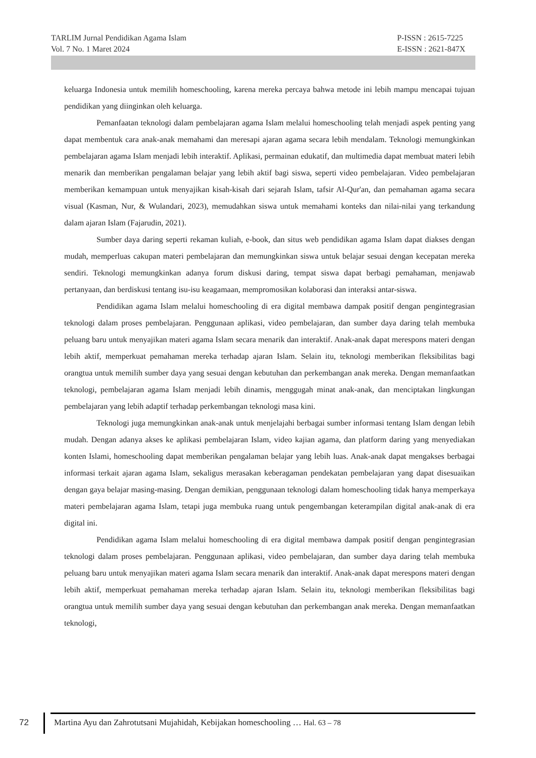TARLIM Jurnal Pendidikan Agama Islam
Vol. 7 No. 1 Maret 2024
P-ISSN : 2615-7225
E-ISSN : 2621-847X
keluarga Indonesia untuk memilih homeschooling, karena mereka percaya bahwa metode ini lebih mampu mencapai tujuan pendidikan yang diinginkan oleh keluarga.
Pemanfaatan teknologi dalam pembelajaran agama Islam melalui homeschooling telah menjadi aspek penting yang dapat membentuk cara anak-anak memahami dan meresapi ajaran agama secara lebih mendalam. Teknologi memungkinkan pembelajaran agama Islam menjadi lebih interaktif. Aplikasi, permainan edukatif, dan multimedia dapat membuat materi lebih menarik dan memberikan pengalaman belajar yang lebih aktif bagi siswa, seperti video pembelajaran. Video pembelajaran memberikan kemampuan untuk menyajikan kisah-kisah dari sejarah Islam, tafsir Al-Qur'an, dan pemahaman agama secara visual (Kasman, Nur, & Wulandari, 2023), memudahkan siswa untuk memahami konteks dan nilai-nilai yang terkandung dalam ajaran Islam (Fajarudin, 2021).
Sumber daya daring seperti rekaman kuliah, e-book, dan situs web pendidikan agama Islam dapat diakses dengan mudah, memperluas cakupan materi pembelajaran dan memungkinkan siswa untuk belajar sesuai dengan kecepatan mereka sendiri. Teknologi memungkinkan adanya forum diskusi daring, tempat siswa dapat berbagi pemahaman, menjawab pertanyaan, dan berdiskusi tentang isu-isu keagamaan, mempromosikan kolaborasi dan interaksi antar-siswa.
Pendidikan agama Islam melalui homeschooling di era digital membawa dampak positif dengan pengintegrasian teknologi dalam proses pembelajaran. Penggunaan aplikasi, video pembelajaran, dan sumber daya daring telah membuka peluang baru untuk menyajikan materi agama Islam secara menarik dan interaktif. Anak-anak dapat merespons materi dengan lebih aktif, memperkuat pemahaman mereka terhadap ajaran Islam. Selain itu, teknologi memberikan fleksibilitas bagi orangtua untuk memilih sumber daya yang sesuai dengan kebutuhan dan perkembangan anak mereka. Dengan memanfaatkan teknologi, pembelajaran agama Islam menjadi lebih dinamis, menggugah minat anak-anak, dan menciptakan lingkungan pembelajaran yang lebih adaptif terhadap perkembangan teknologi masa kini.
Teknologi juga memungkinkan anak-anak untuk menjelajahi berbagai sumber informasi tentang Islam dengan lebih mudah. Dengan adanya akses ke aplikasi pembelajaran Islam, video kajian agama, dan platform daring yang menyediakan konten Islami, homeschooling dapat memberikan pengalaman belajar yang lebih luas. Anak-anak dapat mengakses berbagai informasi terkait ajaran agama Islam, sekaligus merasakan keberagaman pendekatan pembelajaran yang dapat disesuaikan dengan gaya belajar masing-masing. Dengan demikian, penggunaan teknologi dalam homeschooling tidak hanya memperkaya materi pembelajaran agama Islam, tetapi juga membuka ruang untuk pengembangan keterampilan digital anak-anak di era digital ini.
Pendidikan agama Islam melalui homeschooling di era digital membawa dampak positif dengan pengintegrasian teknologi dalam proses pembelajaran. Penggunaan aplikasi, video pembelajaran, dan sumber daya daring telah membuka peluang baru untuk menyajikan materi agama Islam secara menarik dan interaktif. Anak-anak dapat merespons materi dengan lebih aktif, memperkuat pemahaman mereka terhadap ajaran Islam. Selain itu, teknologi memberikan fleksibilitas bagi orangtua untuk memilih sumber daya yang sesuai dengan kebutuhan dan perkembangan anak mereka. Dengan memanfaatkan teknologi,
72
Martina Ayu dan Zahrotutsani Mujahidah, Kebijakan homeschooling … Hal. 63 – 78